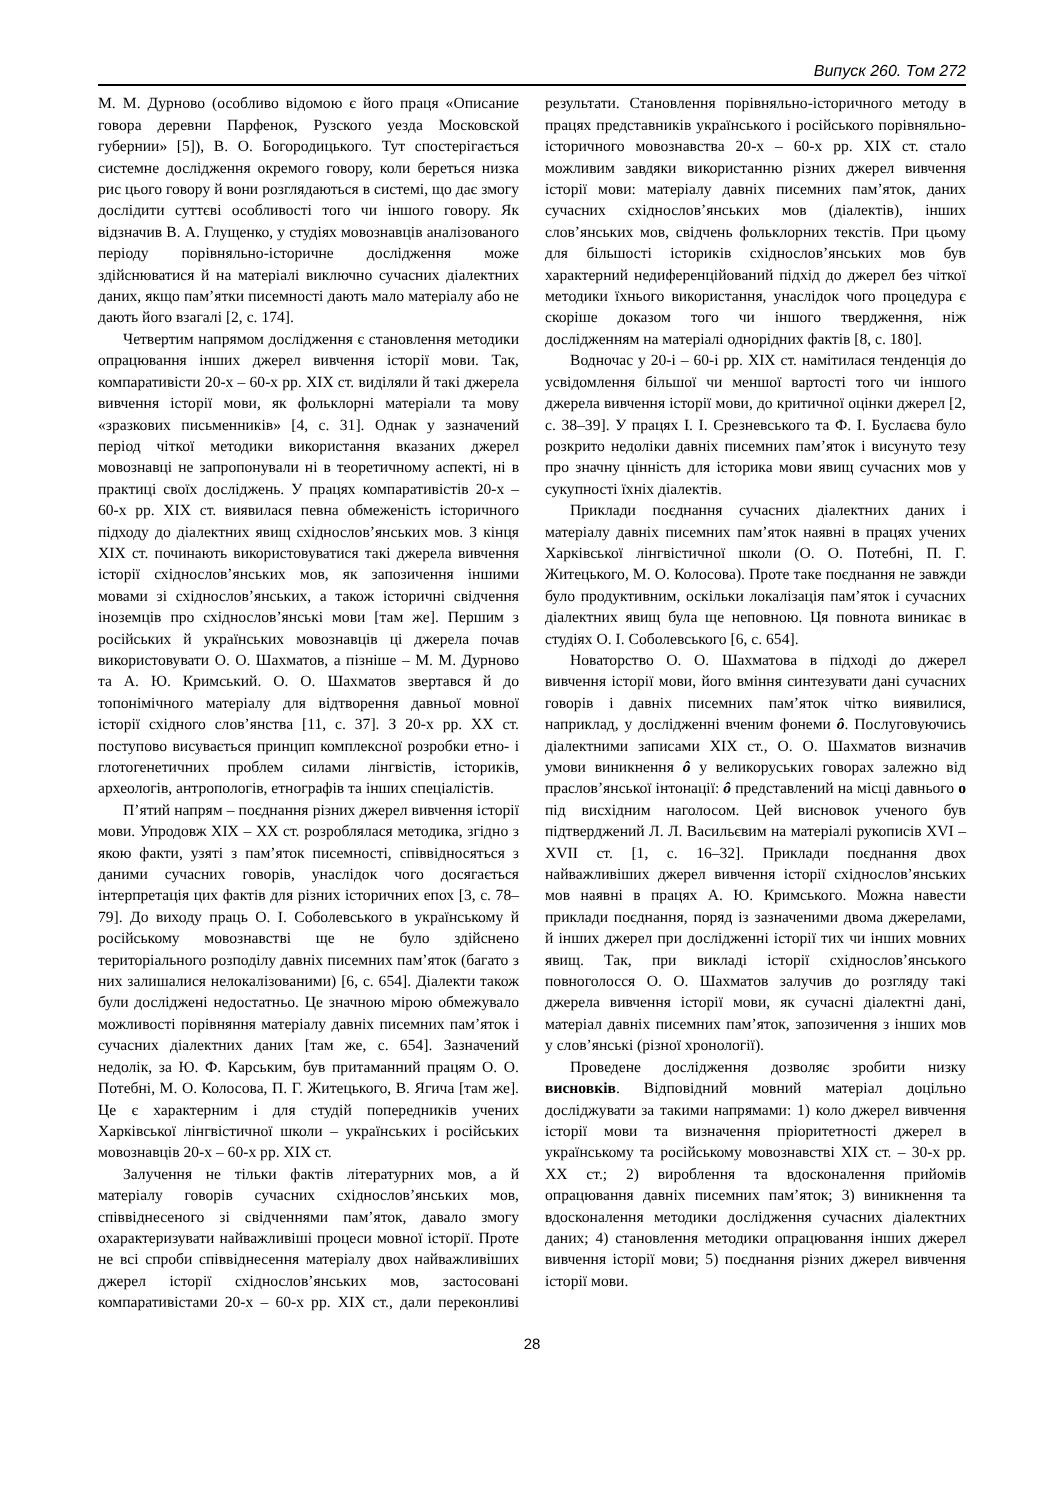Випуск 260. Том 272
М. М. Дурново (особливо відомою є його праця «Описание говора деревни Парфенок, Рузского уезда Московской губернии» [5]), В. О. Богородицького. Тут спостерігається системне дослідження окремого говору, коли береться низка рис цього говору й вони розглядаються в системі, що дає змогу дослідити суттєві особливості того чи іншого говору. Як відзначив В. А. Глущенко, у студіях мовознавців аналізованого періоду порівняльно-історичне дослідження може здійснюватися й на матеріалі виключно сучасних діалектних даних, якщо пам’ятки писемності дають мало матеріалу або не дають його взагалі [2, с. 174].
Четвертим напрямом дослідження є становлення методики опрацювання інших джерел вивчення історії мови. Так, компаративісти 20-х – 60-х рр. ХІХ ст. виділяли й такі джерела вивчення історії мови, як фольклорні матеріали та мову «зразкових письменників» [4, с. 31]. Однак у зазначений період чіткої методики використання вказаних джерел мовознавці не запропонували ні в теоретичному аспекті, ні в практиці своїх досліджень. У працях компаративістів 20-х – 60-х рр. ХІХ ст. виявилася певна обмеженість історичного підходу до діалектних явищ східнослов’янських мов. З кінця ХІХ ст. починають використовуватися такі джерела вивчення історії східнослов’янських мов, як запозичення іншими мовами зі східнослов’янських, а також історичні свідчення іноземців про східнослов’янські мови [там же]. Першим з російських й українських мовознавців ці джерела почав використовувати О. О. Шахматов, а пізніше – М. М. Дурново та А. Ю. Кримський. О. О. Шахматов звертався й до топонімічного матеріалу для відтворення давньої мовної історії східного слов’янства [11, с. 37]. З 20-х рр. ХХ ст. поступово висувається принцип комплексної розробки етно- і глотогенетичних проблем силами лінгвістів, істориків, археологів, антропологів, етнографів та інших спеціалістів.
П’ятий напрям – поєднання різних джерел вивчення історії мови. Упродовж ХІХ – ХХ ст. розроблялася методика, згідно з якою факти, узяті з пам’яток писемності, співвідносяться з даними сучасних говорів, унаслідок чого досягається інтерпретація цих фактів для різних історичних епох [3, с. 78–79]. До виходу праць О. І. Соболевського в українському й російському мовознавстві ще не було здійснено територіального розподілу давніх писемних пам’яток (багато з них залишалися нелокалізованими) [6, с. 654]. Діалекти також були досліджені недостатньо. Це значною мірою обмежувало можливості порівняння матеріалу давніх писемних пам’яток і сучасних діалектних даних [там же, с. 654]. Зазначений недолік, за Ю. Ф. Карським, був притаманний працям О. О. Потебні, М. О. Колосова, П. Г. Житецького, В. Ягича [там же]. Це є характерним і для студій попередників учених Харківської лінгвістичної школи – українських і російських мовознавців 20-х – 60-х рр. ХІХ ст.
Залучення не тільки фактів літературних мов, а й матеріалу говорів сучасних східнослов’янських мов, співвіднесеного зі свідченнями пам’яток, давало змогу охарактеризувати найважливіші процеси мовної історії. Проте не всі спроби співвіднесення матеріалу двох найважливіших джерел історії східнослов’янських мов, застосовані компаративістами 20-х – 60-х рр. ХІХ ст., дали переконливі результати. Становлення порівняльно-історичного методу в працях представників українського і російського порівняльно-історичного мовознавства 20-х – 60-х рр. ХІХ ст. стало можливим завдяки використанню різних джерел вивчення історії мови: матеріалу давніх писемних пам’яток, даних сучасних східнослов’янських мов (діалектів), інших слов’янських мов, свідчень фольклорних текстів. При цьому для більшості істориків східнослов’янських мов був характерний недиференційований підхід до джерел без чіткої методики їхнього використання, унаслідок чого процедура є скоріше доказом того чи іншого твердження, ніж дослідженням на матеріалі однорідних фактів [8, с. 180].
Водночас у 20-і – 60-і рр. ХІХ ст. намітилася тенденція до усвідомлення більшої чи меншої вартості того чи іншого джерела вивчення історії мови, до критичної оцінки джерел [2, с. 38–39]. У працях І. І. Срезневського та Ф. І. Буслаєва було розкрито недоліки давніх писемних пам’яток і висунуто тезу про значну цінність для історика мови явищ сучасних мов у сукупності їхніх діалектів.
Приклади поєднання сучасних діалектних даних і матеріалу давніх писемних пам’яток наявні в працях учених Харківської лінгвістичної школи (О. О. Потебні, П. Г. Житецького, М. О. Колосова). Проте таке поєднання не завжди було продуктивним, оскільки локалізація пам’яток і сучасних діалектних явищ була ще неповною. Ця повнота виникає в студіях О. І. Соболевського [6, с. 654].
Новаторство О. О. Шахматова в підході до джерел вивчення історії мови, його вміння синтезувати дані сучасних говорів і давніх писемних пам’яток чітко виявилися, наприклад, у дослідженні вченим фонеми ô. Послуговуючись діалектними записами ХІХ ст., О. О. Шахматов визначив умови виникнення ô у великоруських говорах залежно від праслов’янської інтонації: ô представлений на місці давнього о під висхідним наголосом. Цей висновок ученого був підтверджений Л. Л. Васильєвим на матеріалі рукописів XVI – XVII ст. [1, с. 16–32]. Приклади поєднання двох найважливіших джерел вивчення історії східнослов’янських мов наявні в працях А. Ю. Кримського. Можна навести приклади поєднання, поряд із зазначеними двома джерелами, й інших джерел при дослідженні історії тих чи інших мовних явищ. Так, при викладі історії східнослов’янського повноголосся О. О. Шахматов залучив до розгляду такі джерела вивчення історії мови, як сучасні діалектні дані, матеріал давніх писемних пам’яток, запозичення з інших мов у слов’янські (різної хронології).
Проведене дослідження дозволяє зробити низку висновків. Відповідний мовний матеріал доцільно досліджувати за такими напрямами: 1) коло джерел вивчення історії мови та визначення пріоритетності джерел в українському та російському мовознавстві ХІХ ст. – 30-х рр. ХХ ст.; 2) вироблення та вдосконалення прийомів опрацювання давніх писемних пам’яток; 3) виникнення та вдосконалення методики дослідження сучасних діалектних даних; 4) становлення методики опрацювання інших джерел вивчення історії мови; 5) поєднання різних джерел вивчення історії мови.
28